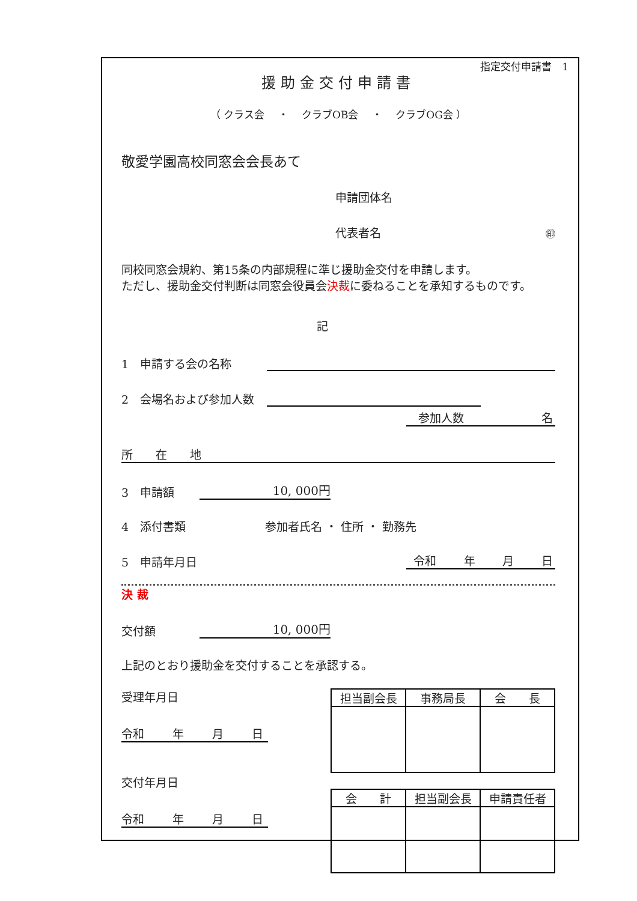指定交付申請書　1
援助金交付申請書
（ クラス会　 ・ 　クラブOB会 　・ 　クラブOG会 ）
敬愛学園高校同窓会会長あて
申請団体名
代表者名 ㊞
同校同窓会規約、第15条の内部規程に準じ援助金交付を申請します。
ただし、援助金交付判断は同窓会役員会決裁に委ねることを承知するものです。
記
1　申請する会の名称
2　会場名および参加人数
参加人数 名
所　　在　　地
3　申請額 10, 000円
4　添付書類 参加者氏名 ・ 住所 ・ 勤務先
5　申請年月日 令和 年 月 日
決 裁
交付額 10, 000円
上記のとおり援助金を交付することを承認する。
受理年月日
令和 年 月 日
交付年月日
令和 年 月 日
| 担当副会長 | 事務局長 | 会 長 |
| 会 計 | 担当副会長 | 申請責任者 |